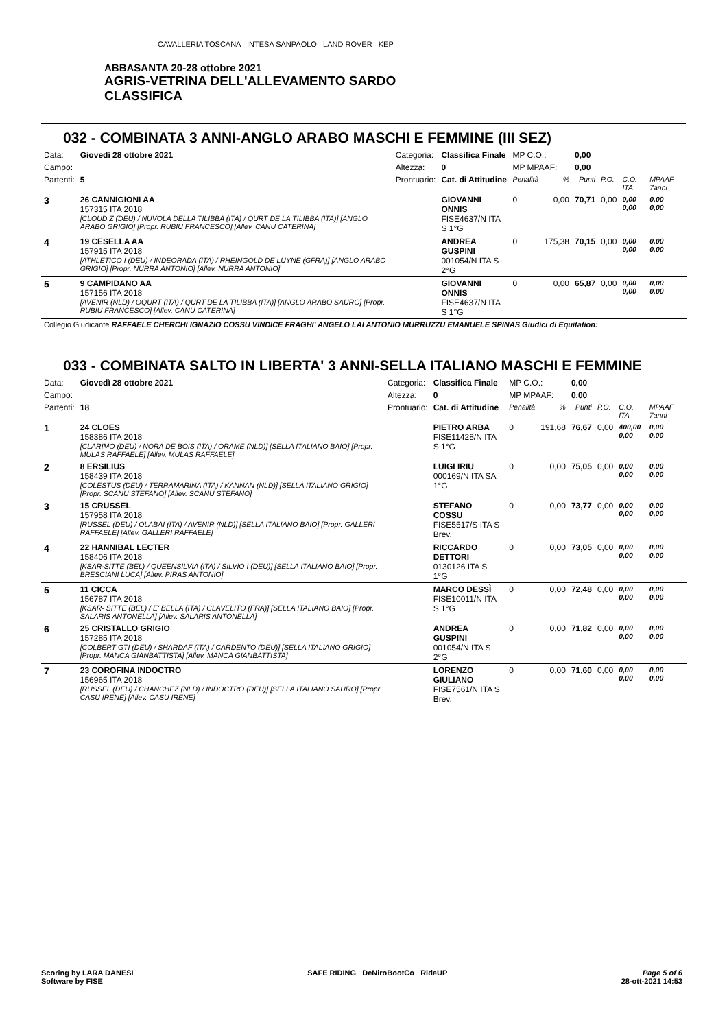CAVALLERIA TOSCANA INTESA SANPAOLO LAND ROVER KEP
ABBASANTA 20-28 ottobre 2021
AGRIS-VETRINA DELL'ALLEVAMENTO SARDO
CLASSIFICA
032 - COMBINATA 3 ANNI-ANGLO ARABO MASCHI E FEMMINE (III SEZ)
| Data: | Giovedì 28 ottobre 2021 | Categoria: | Classifica Finale | MP C.O.: | | 0,00 | | | |
| Campo: | | Altezza: | 0 | MP MPAAF: | | 0,00 | | | |
| Partenti: | 5 | Prontuario: | Cat. di Attitudine | Penalità | % | Punti | P.O. | C.O. ITA | MPAAF 7anni |
| 3 | 26 CANNIGIONI AA 157315 ITA 2018 [CLOUD Z (DEU) / NUVOLA DELLA TILIBBA (ITA) / QURT DE LA TILIBBA (ITA)] [ANGLO ARABO GRIGIO] [Propr. RUBIU FRANCESCO] [Allev. CANU CATERINA] | | GIOVANNI ONNIS FISE4637/N ITA S 1°G | 0 | 0,00 | 70,71 | 0,00 | 0,00 0,00 | 0,00 0,00 |
| 4 | 19 CESELLA AA 157915 ITA 2018 [ATHLETICO I (DEU) / INDEORADA (ITA) / RHEINGOLD DE LUYNE (GFRA)] [ANGLO ARABO GRIGIO] [Propr. NURRA ANTONIO] [Allev. NURRA ANTONIO] | | ANDREA GUSPINI 001054/N ITA S 2°G | 0 | 175,38 | 70,15 | 0,00 | 0,00 0,00 | 0,00 0,00 |
| 5 | 9 CAMPIDANO AA 157156 ITA 2018 [AVENIR (NLD) / OQURT (ITA) / QURT DE LA TILIBBA (ITA)] [ANGLO ARABO SAURO] [Propr. RUBIU FRANCESCO] [Allev. CANU CATERINA] | | GIOVANNI ONNIS FISE4637/N ITA S 1°G | 0 | 0,00 | 65,87 | 0,00 | 0,00 0,00 | 0,00 0,00 |
| Collegio Giudicante RAFFAELE CHERCHI IGNAZIO COSSU VINDICE FRAGHI' ANGELO LAI ANTONIO MURRUZZU EMANUELE SPINAS Giudici di Equitation: | | | | | | | | | |
033 - COMBINATA SALTO IN LIBERTA' 3 ANNI-SELLA ITALIANO MASCHI E FEMMINE
| Data: | Giovedì 28 ottobre 2021 | Categoria: | Classifica Finale | MP C.O.: | | 0,00 | | | |
| Campo: | | Altezza: | 0 | MP MPAAF: | | 0,00 | | | |
| Partenti: | 18 | Prontuario: | Cat. di Attitudine | Penalità | % | Punti | P.O. | C.O. ITA | MPAAF 7anni |
| 1 | 24 CLOES 158386 ITA 2018 [CLARIMO (DEU) / NORA DE BOIS (ITA) / ORAME (NLD)] [SELLA ITALIANO BAIO] [Propr. MULAS RAFFAELE] [Allev. MULAS RAFFAELE] | | PIETRO ARBA FISE11428/N ITA S 1°G | 0 | 191,68 | 76,67 | 0,00 | 400,00 0,00 | 0,00 0,00 |
| 2 | 8 ERSILIUS 158439 ITA 2018 [COLESTUS (DEU) / TERRAMARINA (ITA) / KANNAN (NLD)] [SELLA ITALIANO GRIGIO] [Propr. SCANU STEFANO] [Allev. SCANU STEFANO] | | LUIGI IRIU 000169/N ITA SA 1°G | 0 | 0,00 | 75,05 | 0,00 | 0,00 0,00 | 0,00 0,00 |
| 3 | 15 CRUSSEL 157958 ITA 2018 [RUSSEL (DEU) / OLABAI (ITA) / AVENIR (NLD)] [SELLA ITALIANO BAIO] [Propr. GALLERI RAFFAELE] [Allev. GALLERI RAFFAELE] | | STEFANO COSSU FISE5517/S ITA S Brev. | 0 | 0,00 | 73,77 | 0,00 | 0,00 0,00 | 0,00 0,00 |
| 4 | 22 HANNIBAL LECTER 158406 ITA 2018 [KSAR-SITTE (BEL) / QUEENSILVIA (ITA) / SILVIO I (DEU)] [SELLA ITALIANO BAIO] [Propr. BRESCIANI LUCA] [Allev. PIRAS ANTONIO] | | RICCARDO DETTORI 0130126 ITA S 1°G | 0 | 0,00 | 73,05 | 0,00 | 0,00 0,00 | 0,00 0,00 |
| 5 | 11 CICCA 156787 ITA 2018 [KSAR- SITTE (BEL) / E' BELLA (ITA) / CLAVELITO (FRA)] [SELLA ITALIANO BAIO] [Propr. SALARIS ANTONELLA] [Allev. SALARIS ANTONELLA] | | MARCO DESSÌ FISE10011/N ITA S 1°G | 0 | 0,00 | 72,48 | 0,00 | 0,00 0,00 | 0,00 0,00 |
| 6 | 25 CRISTALLO GRIGIO 157285 ITA 2018 [COLBERT GTI (DEU) / SHARDAF (ITA) / CARDENTO (DEU)] [SELLA ITALIANO GRIGIO] [Propr. MANCA GIANBATTISTA] [Allev. MANCA GIANBATTISTA] | | ANDREA GUSPINI 001054/N ITA S 2°G | 0 | 0,00 | 71,82 | 0,00 | 0,00 0,00 | 0,00 0,00 |
| 7 | 23 COROFINA INDOCTRO 156965 ITA 2018 [RUSSEL (DEU) / CHANCHEZ (NLD) / INDOCTRO (DEU)] [SELLA ITALIANO SAURO] [Propr. CASU IRENE] [Allev. CASU IRENE] | | LORENZO GIULIANO FISE7561/N ITA S Brev. | 0 | 0,00 | 71,60 | 0,00 | 0,00 0,00 | 0,00 0,00 |
Scoring by LARA DANESI
Software by FISE
SAFE RIDING DeNiroBootCo RideUP
Page 5 of 6
28-ott-2021 14:53